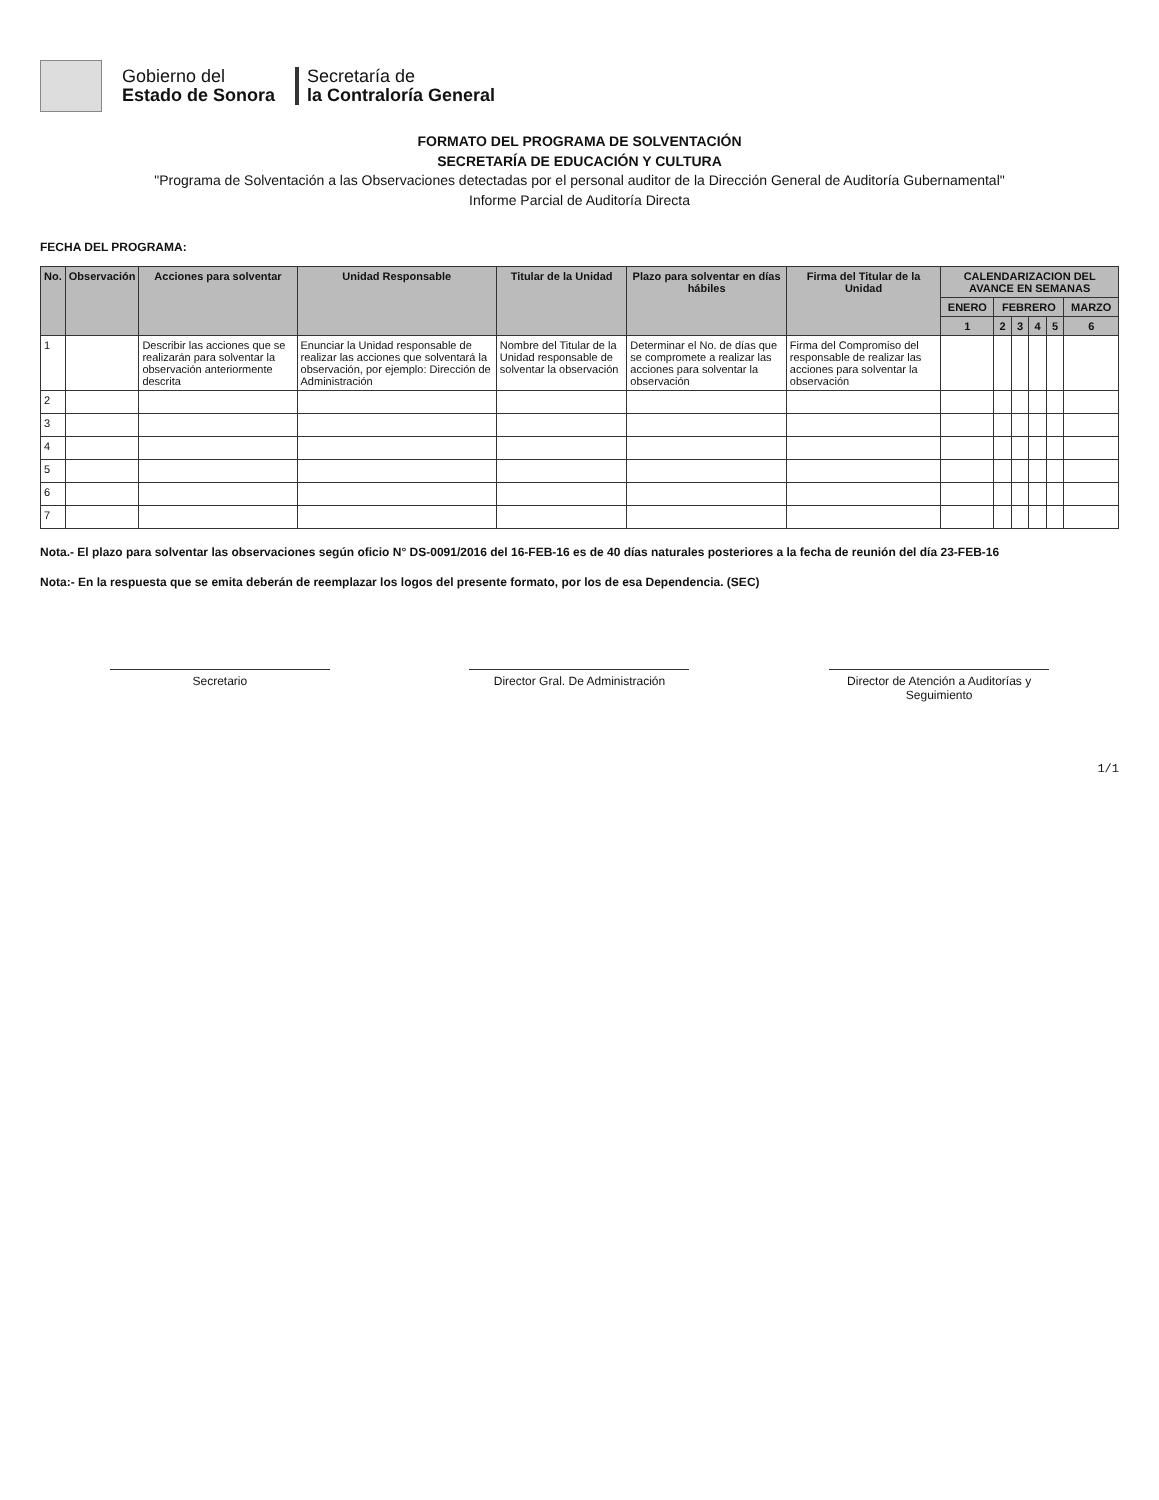Gobierno del
Estado de Sonora
Secretaría de
la Contraloría General
FORMATO DEL PROGRAMA DE SOLVENTACIÓN
SECRETARÍA DE EDUCACIÓN Y CULTURA
"Programa de Solventación a las Observaciones detectadas por el personal auditor de la Dirección General de Auditoría Gubernamental"
Informe Parcial de Auditoría Directa
FECHA DEL PROGRAMA:
| No. | Observación | Acciones para solventar | Unidad Responsable | Titular de la Unidad | Plazo para solventar en días hábiles | Firma del Titular de la Unidad | CALENDARIZACION DEL AVANCE EN SEMANAS | | | | | |
| --- | --- | --- | --- | --- | --- | --- | --- | --- | --- | --- | --- | --- |
| | | | | | | | ENERO | FEBRERO | | | | MARZO |
| | | | | | | | 1 | 2 | 3 | 4 | 5 | 6 |
| 1 | | Describir las acciones que se realizarán para solventar la observación anteriormente descrita | Enunciar la Unidad responsable de realizar las acciones que solventará la observación, por ejemplo: Dirección de Administración | Nombre del Titular de la Unidad responsable de solventar la observación | Determinar el No. de días que se compromete a realizar las acciones para solventar la observación | Firma del Compromiso del responsable de realizar las acciones para solventar la observación | | | | | | |
| 2 | | | | | | | | | | | | |
| 3 | | | | | | | | | | | | |
| 4 | | | | | | | | | | | | |
| 5 | | | | | | | | | | | | |
| 6 | | | | | | | | | | | | |
| 7 | | | | | | | | | | | | |
Nota.- El plazo para solventar las observaciones según oficio N° DS-0091/2016 del 16-FEB-16 es de 40 días naturales posteriores a la fecha de reunión del día 23-FEB-16
Nota:- En la respuesta que se emita deberán de reemplazar los logos del presente formato, por los de esa Dependencia. (SEC)
Secretario Director Gral. De Administración
Director de Atención a Auditorías y Seguimiento
1/1